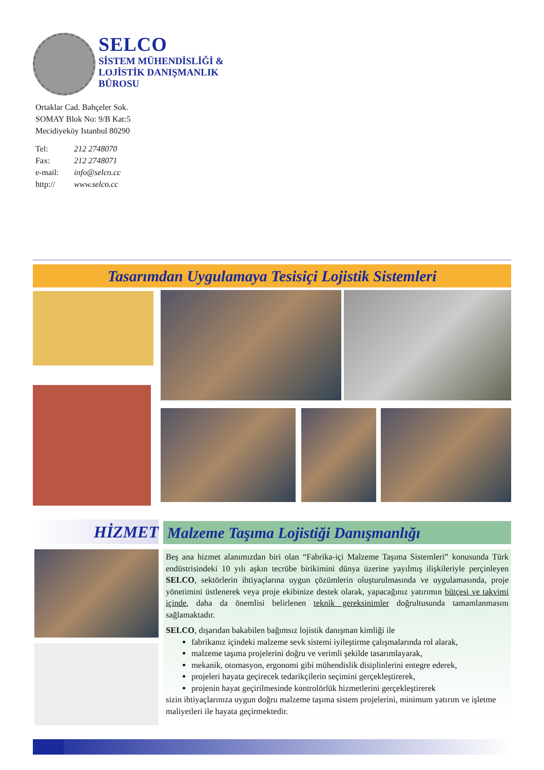SELCO
SİSTEM MÜHENDİSLİĞİ &
LOJİSTİK DANIŞMANLIK
BÜROSU
Ortaklar Cad. Bahçeler Sok.
SOMAY Blok No: 9/B Kat:5
Mecidiyeköy Istanbul 80290
| Tel: | 212 2748070 |
| Fax: | 212 2748071 |
| e-mail: | info@selco.cc |
| http:// | www.selco.cc |
Tasarımdan Uygulamaya Tesisiçi Lojistik Sistemleri
HİZMET Malzeme Taşıma Lojistiği Danışmanlığı
Beş ana hizmet alanımızdan biri olan “Fabrika-içi Malzeme Taşıma Sistemleri” konusunda Türk endüstrisindeki 10 yılı aşkın tecrübe birikimini dünya üzerine yayılmış ilişkileriyle perçinleyen SELCO, sektörlerin ihtiyaçlarına uygun çözümlerin oluşturulmasında ve uygulamasında, proje yönetimini üstlenerek veya proje ekibinize destek olarak, yapacağınız yatırımın bütçesi ve takvimi içinde, daha da önemlisi belirlenen teknik gereksinimler doğrultusunda tamamlanmasını sağlamaktadır.
SELCO, dışarıdan bakabilen bağımsız lojistik danışman kimliği ile
fabrikanız içindeki malzeme sevk sistemi iyileştirme çalışmalarında rol alarak,
malzeme taşıma projelerini doğru ve verimli şekilde tasarımlayarak,
mekanik, otomasyon, ergonomi gibi mühendislik disiplinlerini entegre ederek,
projeleri hayata geçirecek tedarikçilerin seçimini gerçekleştirerek,
projenin hayat geçirilmesinde kontrolörlük hizmetlerini gerçekleştirerek
sizin ihtiyaçlarınıza uygun doğru malzeme taşıma sistem projelerini, minimum yatırım ve işletme maliyetleri ile hayata geçirmektedir.